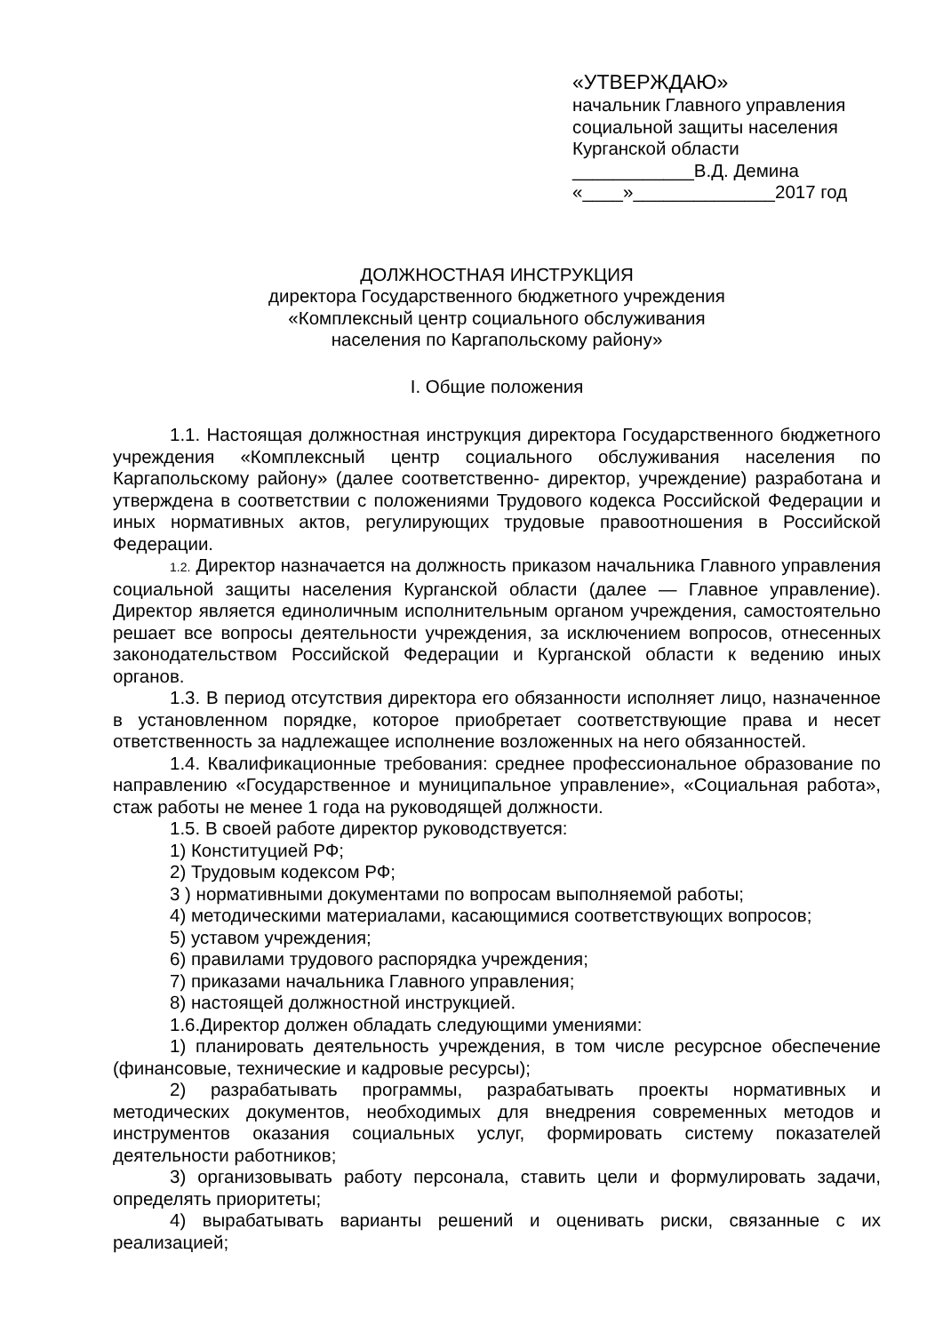«УТВЕРЖДАЮ»
начальник Главного управления
социальной защиты населения
Курганской области
____________В.Д. Демина
«____»______________2017 год
ДОЛЖНОСТНАЯ ИНСТРУКЦИЯ
директора Государственного бюджетного учреждения
«Комплексный центр социального обслуживания
населения по Каргапольскому району»
I. Общие положения
1.1. Настоящая должностная инструкция директора Государственного бюджетного учреждения «Комплексный центр социального обслуживания населения по Каргапольскому району» (далее соответственно- директор, учреждение) разработана и утверждена в соответствии с положениями Трудового кодекса Российской Федерации и иных нормативных актов, регулирующих трудовые правоотношения в Российской Федерации.
1.2. Директор назначается на должность приказом начальника Главного управления социальной защиты населения Курганской области (далее — Главное управление). Директор является единоличным исполнительным органом учреждения, самостоятельно решает все вопросы деятельности учреждения, за исключением вопросов, отнесенных законодательством Российской Федерации и Курганской области к ведению иных органов.
1.3. В период отсутствия директора его обязанности исполняет лицо, назначенное в установленном порядке, которое приобретает соответствующие права и несет ответственность за надлежащее исполнение возложенных на него обязанностей.
1.4. Квалификационные требования: среднее профессиональное образование по направлению «Государственное и муниципальное управление», «Социальная работа», стаж работы не менее 1 года на руководящей должности.
1.5. В своей работе директор руководствуется:
1) Конституцией РФ;
2) Трудовым кодексом РФ;
3 ) нормативными документами по вопросам выполняемой работы;
4) методическими материалами, касающимися соответствующих вопросов;
5) уставом учреждения;
6) правилами трудового распорядка учреждения;
7) приказами начальника Главного управления;
8) настоящей должностной инструкцией.
1.6.Директор должен обладать следующими умениями:
1) планировать деятельность учреждения, в том числе ресурсное обеспечение (финансовые, технические и кадровые ресурсы);
2) разрабатывать программы, разрабатывать проекты нормативных и методических документов, необходимых для внедрения современных методов и инструментов оказания социальных услуг, формировать систему показателей деятельности работников;
3) организовывать работу персонала, ставить цели и формулировать задачи, определять приоритеты;
4) вырабатывать варианты решений и оценивать риски, связанные с их реализацией;